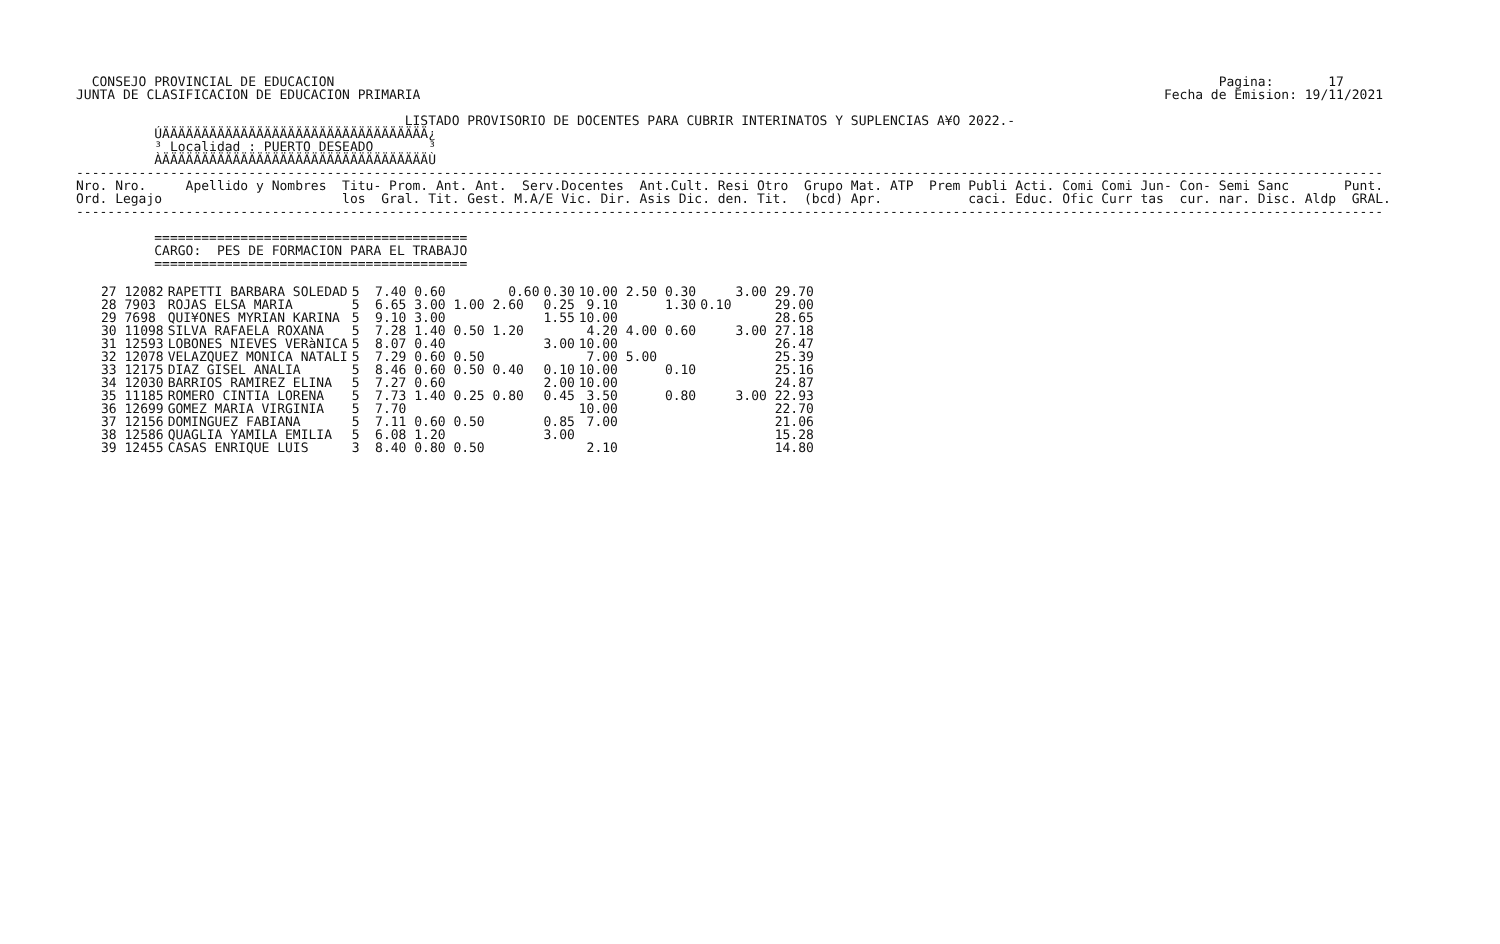CONSEJO PROVINCIAL DE EDUCACION                                                                                                                 Pagina:       17
JUNTA DE CLASIFICACION DE EDUCACION PRIMARIA                                                                                               Fecha de Emision: 19/11/2021

                                          LISTADO PROVISORIO DE DOCENTES PARA CUBRIR INTERINATOS Y SUPLENCIAS A¥O 2022.-
          ÚÄÄÄÄÄÄÄÄÄÄÄÄÄÄÄÄÄÄÄÄÄÄÄÄÄÄÄÄÄÄÄÄÄÄ¿
          ³ Localidad : PUERTO DESEADO       ³
          ÀÄÄÄÄÄÄÄÄÄÄÄÄÄÄÄÄÄÄÄÄÄÄÄÄÄÄÄÄÄÄÄÄÄÄÙ
-----------------------------------------------------------------------------------------------------------------------------------------------------------------------
Nro. Nro.     Apellido y Nombres  Titu- Prom. Ant. Ant.  Serv.Docentes  Ant.Cult. Resi Otro  Grupo Mat. ATP  Prem Publi Acti. Comi Comi Jun- Con- Semi Sanc       Punt.
Ord. Legajo                       los  Gral. Tit. Gest. M.A/E Vic. Dir. Asis Dic. den. Tit.  (bcd) Apr.           caci. Educ. Ofic Curr tas  cur. nar. Disc. Aldp  GRAL.
-----------------------------------------------------------------------------------------------------------------------------------------------------------------------

          ========================================
          CARGO:  PES DE FORMACION PARA EL TRABAJO
          ========================================
| 27 12082 | RAPETTI BARBARA SOLEDAD | 5 7.40 0.60 0.60 | 0.30 | 10.00 2.50 0.30 | | 3.00 29.70 |
| 28 7903 | ROJAS ELSA MARIA | 5 6.65 3.00 1.00 2.60 | 0.25 | 9.10 1.30 | 0.10 | 29.00 |
| 29 7698 | QUI¥ONES MYRIAN KARINA | 5 9.10 3.00 | 1.55 | 10.00 | | 28.65 |
| 30 11098 | SILVA RAFAELA ROXANA | 5 7.28 1.40 0.50 1.20 | | 4.20 4.00 0.60 | | 3.00 27.18 |
| 31 12593 | LOBONES NIEVES VERàNICA | 5 8.07 0.40 | 3.00 | 10.00 | | 26.47 |
| 32 12078 | VELAZQUEZ MONICA NATALI | 5 7.29 0.60 0.50 | | 7.00 5.00 | | 25.39 |
| 33 12175 | DIAZ GISEL ANALIA | 5 8.46 0.60 0.50 0.40 | 0.10 | 10.00 0.10 | | 25.16 |
| 34 12030 | BARRIOS RAMIREZ ELINA | 5 7.27 0.60 | 2.00 | 10.00 | | 24.87 |
| 35 11185 | ROMERO CINTIA LORENA | 5 7.73 1.40 0.25 0.80 | 0.45 | 3.50 0.80 | | 3.00 22.93 |
| 36 12699 | GOMEZ MARIA VIRGINIA | 5 7.70 | | 10.00 | | 22.70 |
| 37 12156 | DOMINGUEZ FABIANA | 5 7.11 0.60 0.50 | 0.85 | 7.00 | | 21.06 |
| 38 12586 | QUAGLIA YAMILA EMILIA | 5 6.08 1.20 | 3.00 | | | 15.28 |
| 39 12455 | CASAS ENRIQUE LUIS | 3 8.40 0.80 0.50 | | 2.10 | | 14.80 |